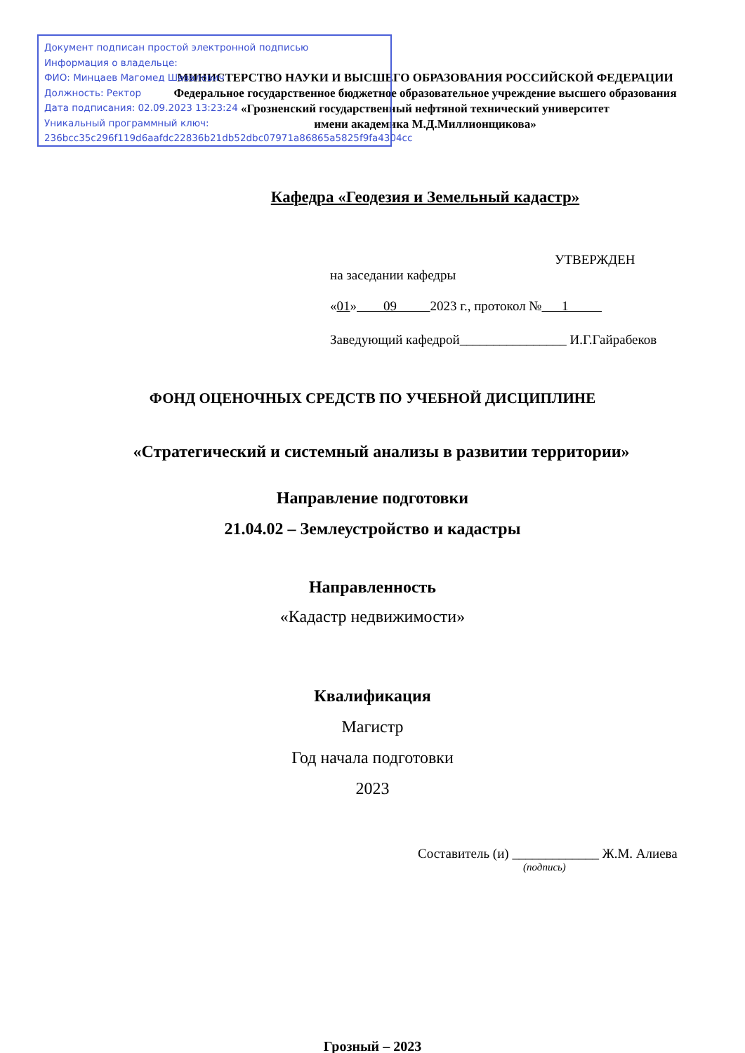Документ подписан простой электронной подписью
Информация о владельце:
ФИО: Минцаев Магомед Шавалович
Должность: Ректор
Дата подписания: 02.09.2023 13:23:24
Уникальный программный ключ:
236bcc35c296f119d6aafdc22836b21db52dbc07971a86865a5825f9fa4304cc
МИНИСТЕРСТВО НАУКИ И ВЫСШЕГО ОБРАЗОВАНИЯ РОССИЙСКОЙ ФЕДЕРАЦИИ
Федеральное государственное бюджетное образовательное учреждение высшего образования
«Грозненский государственный нефтяной технический университет
имени академика М.Д.Миллионщикова»
Кафедра «Геодезия и Земельный кадастр»
УТВЕРЖДЕН
на заседании кафедры
«01» 09 2023 г., протокол № 1
Заведующий кафедрой________________ И.Г.Гайрабеков
ФОНД ОЦЕНОЧНЫХ СРЕДСТВ ПО УЧЕБНОЙ ДИСЦИПЛИНЕ
«Стратегический и системный анализы в развитии территории»
Направление подготовки
21.04.02 – Землеустройство и кадастры
Направленность
«Кадастр недвижимости»
Квалификация
Магистр
Год начала подготовки
2023
Составитель (и) _____________ Ж.М. Алиева
(подпись)
Грозный – 2023